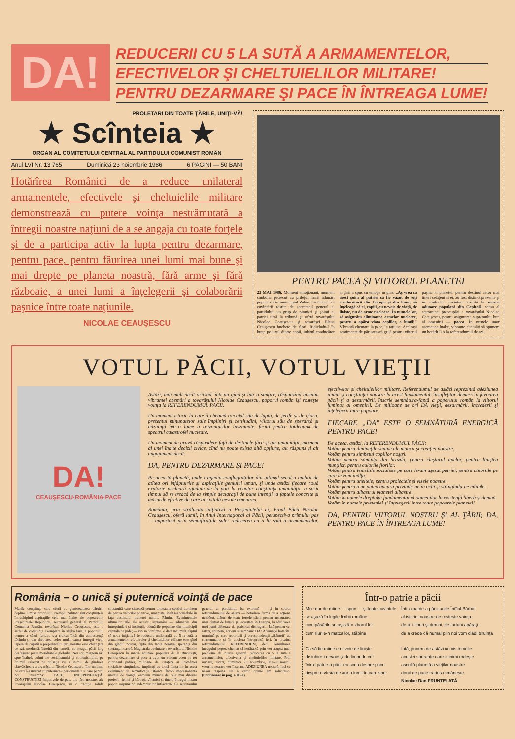DA!
REDUCERII CU 5 LA SUTĂ A ARMAMENTELOR,
EFECTIVELOR ŞI CHELTUIELILOR MILITARE!
PENTRU DEZARMARE ŞI PACE ÎN ÎNTREAGA LUME!
PROLETARI DIN TOATE ŢĂRILE, UNIŢI-VĂ!
★ Scînteia ★
ORGAN AL COMITETULUI CENTRAL AL PARTIDULUI COMUNIST ROMÂN
Anul LVI Nr. 13 765 Duminică 23 noiembrie 1986 6 PAGINI — 50 BANI
Hotărîrea României de a reduce unilateral armamentele, efectivele şi cheltuielile militare demonstrează cu putere voinţa nestrămutată a întregii noastre naţiuni de a se angaja cu toate forţele şi de a participa activ la lupta pentru dezarmare, pentru pace, pentru făurirea unei lumi mai bune şi mai drepte pe planeta noastră, fără arme şi fără războaie, a unei lumi a înţelegerii şi colaborării paşnice între toate naţiunile.
NICOLAE CEAUŞESCU
PENTRU PACEA ŞI VIITORUL PLANETEI
23 MAI 1986. Moment emoţionant, moment simbolic petrecut cu prilejul marii adunări populare din municipiul Zalău. La încheierea cuvîntării rostite de secretarul general al partidului, un grup de pionieri şi şoimi ai patriei urcă la tribună şi oferă tovarăşului Nicolae Ceauşescu şi tovarăşei Elena Ceauşescu buchete de flori. Ridicîndu-l în braţe pe unul dintre copii, iubitul conducător al ţării a spus cu emoţie în glas: „Aş vrea ca acest şoim al patriei să fie văzut de toţi conducătorii din Europa şi din lume, să înţeleagă că ei, copiii, au nevoie de viaţă, de linişte, nu de arme nucleare! În numele lor, să asigurăm eliminarea armelor nucleare, pentru a apăra viaţa copiilor, a lumii!" Vibrantă chemare la pace, la raţiune. Aceleaşi sentimente de părintească grijă pentru viitorul paşnic al planetei, pentru destinul celor mai tineri cetăţeni ai ei, au fost distinct prezente şi în strălucita cuvintare rostită la marea adunare populară din Capitală, semn al statornicei preocupări a tovarăşului Nicolae Ceauşescu, pentru asigurarea supremului bun al omenirii — pacea. În numele unor asemenea înalte, vibrante chemări să spunem un hotărît DA la referendumul de azi.
VOTUL PĂCII, VOTUL VIEŢII
DA!
CEAUŞESCU·ROMÂNIA·PACE
Astăzi, mai mult decît oricînd, într-un gînd şi într-o simţire, răspunzînd unanim vibrantei chemări a tovarăşului Nicolae Ceauşescu, poporul român îşi rosteşte voinţa la REFERENDUMUL PĂCII.
Un moment istoric la care îl cheamă trecutul său de luptă, de jertfe şi de glorii, prezentul minunatelor sale împliniri şi certitudini, viitorul său de speranţă şi năzuinţă într-o lume a orizonturilor înseninate, ferită pentru totdeauna de spectrul catastrofei nucleare.
Un moment de gravă răspundere faţă de destinele ţării şi ale umanităţii, moment al unei înalte decizii civice, cînd nu poate exista altă opţiune, alt răspuns şi alt angajament decît:
DA, PENTRU DEZARMARE ŞI PACE!
Pe această planetă, unde tragedia conflagraţiilor din ultimul secol a umbrit de atîtea ori înfăptuirile şi aspiraţiile geniului uman, şi unde astăzi fiecare nouă explozie nucleară zguduie de la poli la ecuator conştiinţa umanităţii, a sosit timpul să se treacă de la simple declaraţii de bune intenţii la faptele concrete şi măsurile efective de care are vitală nevoie omenirea.
România, prin strălucita iniţiativă a Preşedintelui ei, Eroul Păcii Nicolae Ceauşescu, oferă lumii, în Anul Internaţional al Păcii, perspectiva primului pas — important prin semnificaţiile sale: reducerea cu 5 la sută a armamentelor, efectivelor şi cheltuielilor militare. Referendumul de astăzi reprezintă adeziunea inimii şi conştiinţei noastre la acest fundamental, însufleţitor demers în favoarea păcii şi a dezarmării, înscrie semnătura-faptă a poporului român la viitorul luminos al omenirii. De milioane de ori DA vieţii, dezarmării, încrederii şi înţelegerii între popoare.
FIECARE „DA" ESTE O SEMNĂTURĂ ENERGICĂ PENTRU PACE!
De aceea, astăzi, la REFERENDUMUL PĂCII:
Votăm pentru dimineţile senine ale muncii şi creaţiei noastre.
Votăm pentru zîmbetul copiilor noştri.
Votăm pentru sămînţa din brazdă, pentru cleştarul apelor, pentru liniştea munţilor, pentru culorile florilor.
Votăm pentru temeliile socialiste pe care le-am aşezat patriei, pentru ctitoriile pe care le vom înălţa.
Votăm pentru uneltele, pentru proiectele şi visele noastre.
Votăm pentru a ne putea bucura privindu-ne în ochi şi strîngîndu-ne mîinile.
Votăm pentru albastrul planetei albastre.
Votăm în numele dreptului fundamental al oamenilor la existenţă liberă şi demnă.
Votăm în numele prieteniei şi înţelegerii între toate popoarele planetei!
DA, PENTRU VIITORUL NOSTRU ŞI AL ŢĂRII; DA, PENTRU PACE ÎN ÎNTREAGA LUME!
România – o unică şi puternică voinţă de pace
Marile conştiinţe care oferă cu generozitatea dăruirii depline lumina propriului exemplu militant sînt conştiinţele întruchipînd aspiraţiile cele mai înalte ale popoarelor. Preşedintele Republicii, secretarul general al Partidului Comunist Român, tovarăşul Nicolae Ceauşescu, este o astfel de conştiinţă exemplară în slujba ţării, a poporului, pentru a cărui fericire s-a ridicat încă din adolescenţă făcîndu-şi din dreptatea celor mulţi cauza întregii vieţi. Opera de căpătîi a preşedintelui ţării noastre este chiar ţara de azi, modernă, înnoită din temelii, cu steagul păcii larg desfăşurat peste meridianele globului. Noi toţi mergem azi spre înaltele culmi ale socialismului şi comunismului, pe drumul călăuzit de pulsaţia vie a inimii, de gîndirea clarvăzătoare a tovarăşului Nicolae Ceauşescu, într-un timp pe care l-a marcat cu puternica-i personalitate şi care pentru noi înseamnă: PACE, INDEPENDENŢĂ, CONSTRUCŢIE! Iniţiativele de pace ale ţării noastre, ale tovarăşului Nicolae Ceauşescu, au o tradiţie solidă construită care situează pentru totdeauna spaţiul autohton de partea valorilor pozitive, umaniste, înalt responsabile în faţa destinului planetei numite Pămînt. Evenimentele ultimelor zile ale acestei săptămîni — adunările din întreprinderi şi instituţii, adunările populare din municipii capitală de judeţ — vin să confirme, o dată mai mult, faptul că noua iniţiativă de reducere unilaterală, cu 5 la sută, a armamentelor, efectivelor şi cheltuielilor militare este gînd din gîndul nostru, faptă din fapta noastră, speranţă din speranţa noastră. Magistrala cuvîntare a tovarăşului Nicolae Ceauşescu la marea adunare populară de la Bucureşti, pentru dezarmare şi pace a avut un vibrant ecou pe tot cuprinsul patriei, milioane de cetăţeni ai României socialiste simţindu-se implicaţi cu toată fiinţa lor în acest eveniment de semnificaţie istorică. Într-o impresionantă unitate de voinţă, oamenii muncii de cele mai diferite profesii, femei şi bărbaţi, vîrstnici şi tineri, întregul nostru popor, răspunzînd îndemnurilor înflăcărate ale secretarului general al partidului, îşi exprimă — şi în cadrul referendumului de astăzi — hotărîrea fermă de a acţiona neabătut, alături de toate forţele păcii, pentru instaurarea unui climat de linişte şi securitate în Europa, la edificarea unei lumi eliberate de pericolul distrugerii. Iată pentru ce, astăzi, spunem, scriem şi semnăm: DA! Afirmaţie hotărîtă, unanimă pe care reporterii şi corespondenţii „Scînteii" au consemnat-o şi în ancheta întreprinsă ieri, în preziua referendumului. REFERENDUM, deci consultarea întregului popor, chemat să hotărască prin vot asupra unei probleme de interes general: reducerea cu 5 la sută a armamentelor, efectivelor şi cheltuielilor militare. Prin urmare, astăzi, duminică 23 noiembrie, DA-ul nostru, voturile noastre vor însemna ADEZIUNEA noastră. Iată ce ne-au răspuns cei a căror opinie am solicitat-o. (Continuare în pag. a III-a)
Într-o patrie a păcii
Mi-e dor de mîine — spun — şi toate cuvintele
se aşază în legile limbii române
cum păsările se aşază-n zborul lor
cum rîurile-n matca lor, stăpîne
Ca să fie mîine e nevoie de linişte
de iubire-i nevoie şi de limpede cer
într-o patrie-a păcii eu scriu despre pace
despre o vîrstă de aur a lumii în care sper
Într-o patrie-a păcii unde Întîiul Bărbat
al istoriei noastre ne rosteşte voinţa
de-a fi liberi şi demni, de furtuni apăraţi
de a crede că numai prin noi vom clădi biruinţa
Iată, punem de astăzi un vis temelie
acestei speranţe care-n inimi rodeşte
ascultă planetă a vieţilor noastre
dorul de pace tradus româneşte.
Nicolae Dan FRUNTELATĂ